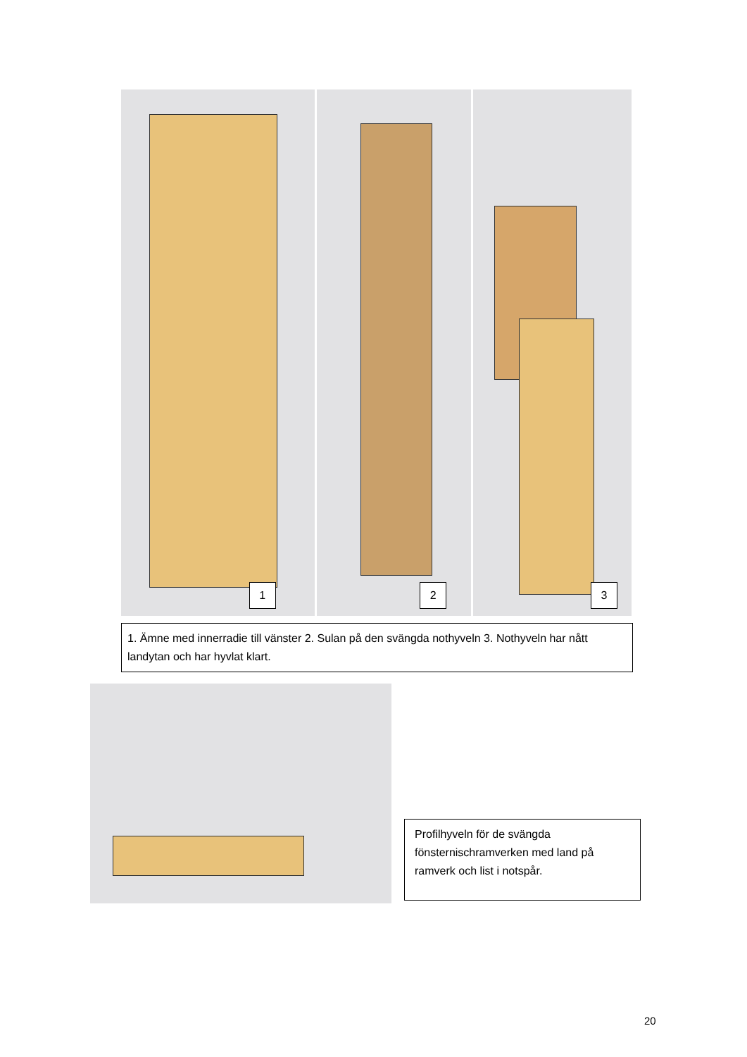1
2
3
1. Ämne med innerradie till vänster 2. Sulan på den svängda nothyveln 3. Nothyveln har nått landytan och har hyvlat klart.
Profilhyveln för de svängda fönsternischramverken med land på ramverk och list i notspår.
20